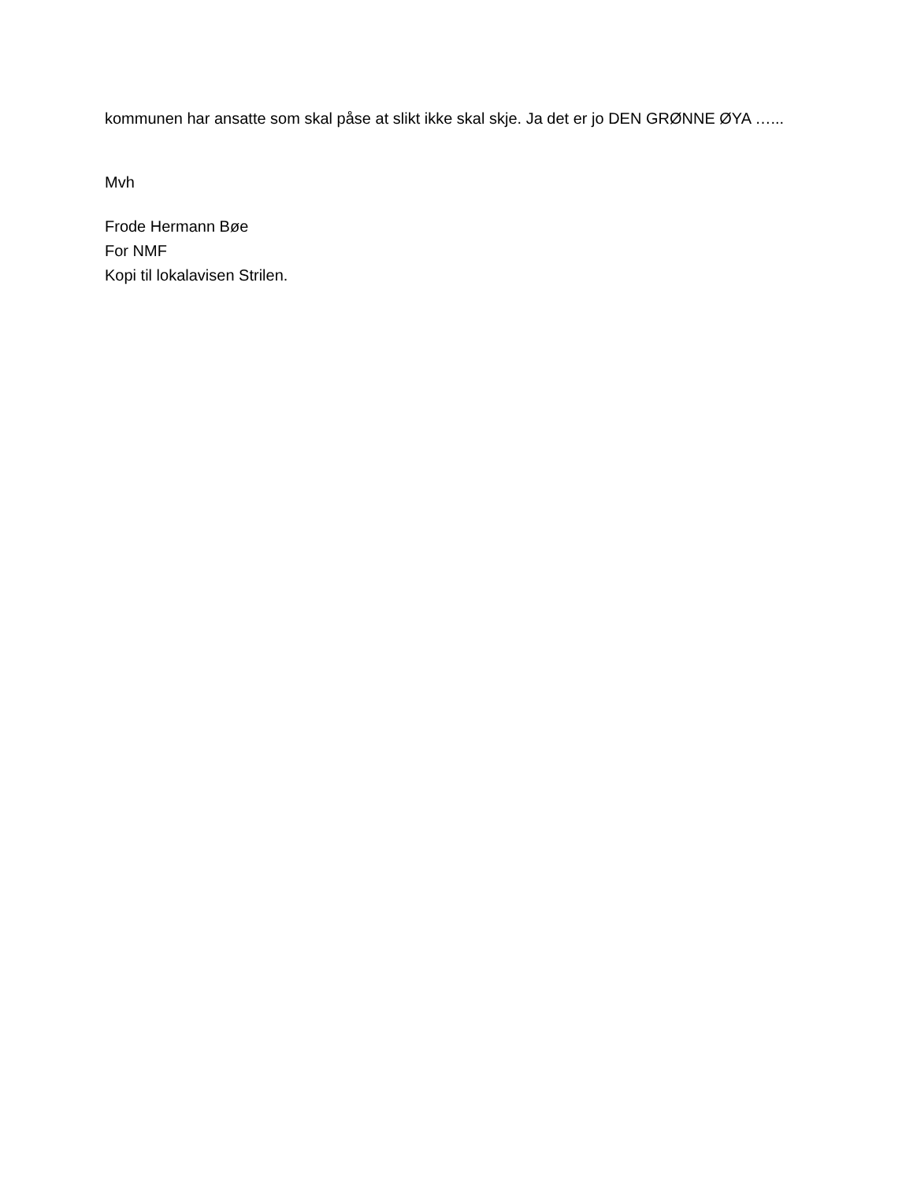kommunen har ansatte som skal påse at slikt ikke skal skje. Ja det er jo DEN GRØNNE ØYA …...
Mvh
Frode Hermann Bøe
For NMF
Kopi til lokalavisen Strilen.